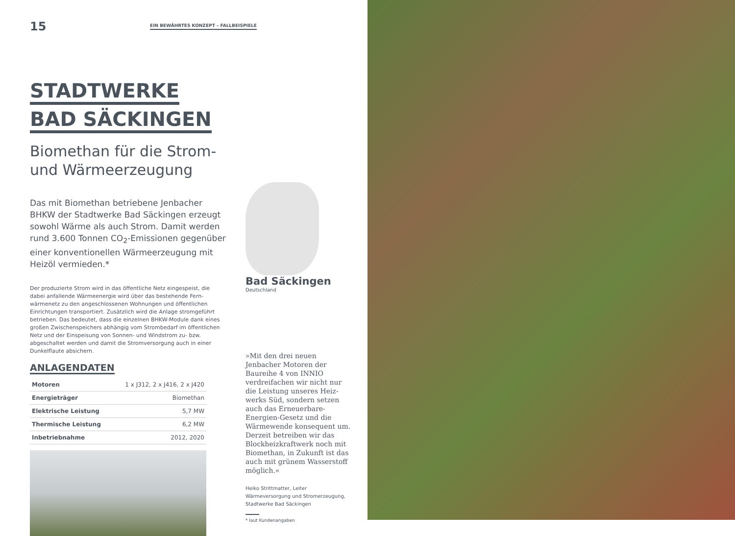15
EIN BEWÄHRTES KONZEPT – FALLBEISPIELE
STADTWERKE
BAD SÄCKINGEN
Biomethan für die Strom-
und Wärmeerzeugung
Das mit Biomethan betriebene Jenbacher BHKW der Stadtwerke Bad Säckingen erzeugt sowohl Wärme als auch Strom. Damit werden rund 3.600 Tonnen CO<sub>2</sub>-Emissionen gegenüber einer konventionellen Wärmeerzeugung mit Heizöl vermieden.*
Der produzierte Strom wird in das öffentliche Netz eingespeist, die dabei anfallende Wärmeenergie wird über das bestehende Fern­wärmenetz zu den angeschlossenen Wohnungen und öffentlichen Einrichtungen transportiert. Zusätzlich wird die Anlage stromgeführt betrieben. Das bedeutet, dass die einzelnen BHKW-Module dank eines großen Zwischenspeichers abhängig vom Strombedarf im öffentli­chen Netz und der Einspeisung von Sonnen- und Windstrom zu- bzw. abgeschaltet werden und damit die Stromversorgung auch in einer Dunkelflaute absichern.
ANLAGENDATEN
| Motoren | 1 x J312, 2 x J416, 2 x J420 |
| Energieträger | Biomethan |
| Elektrische Leistung | 5,7 MW |
| Thermische Leistung | 6,2 MW |
| Inbetriebnahme | 2012, 2020 |
Bad Säckingen
Deutschland
»Mit den drei neuen Jenbacher Motoren der Baureihe 4 von INNIO verdreifachen wir nicht nur die Leistung unseres Heiz­werks Süd, sondern setzen auch das Erneuerbare-Energien-Gesetz und die Wärmewende konse­quent um. Derzeit betreiben wir das Blockheizkraftwerk noch mit Biomethan, in Zukunft ist das auch mit grünem Wasserstoff möglich.«
Heiko Strittmatter, Leiter Wärmeversorgung und Stromerzeugung, Stadtwerke Bad Säckingen
* laut Kundenangaben